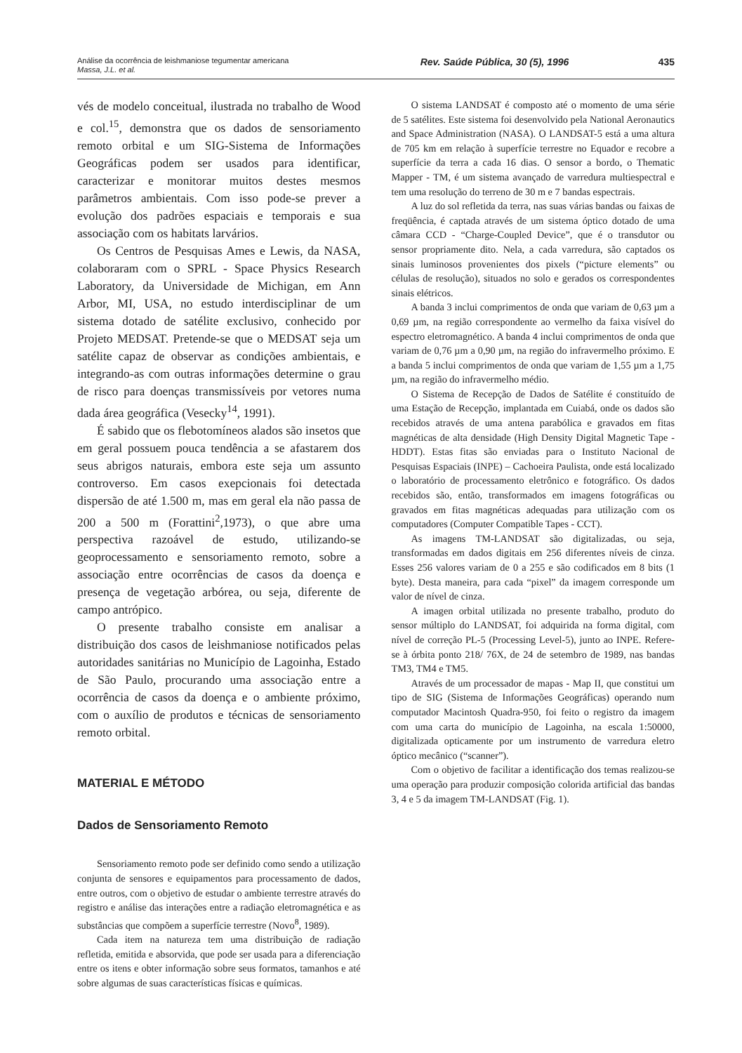Análise da ocorrência de leishmaniose tegumentar americana
Massa, J.L. et al.
Rev. Saúde Pública, 30 (5), 1996
435
vés de modelo conceitual, ilustrada no trabalho de Wood e col.<sup>15</sup>, demonstra que os dados de sensoriamento remoto orbital e um SIG-Sistema de Informações Geográficas podem ser usados para identificar, caracterizar e monitorar muitos destes mesmos parâmetros ambientais. Com isso pode-se prever a evolução dos padrões espaciais e temporais e sua associação com os habitats larvários.
Os Centros de Pesquisas Ames e Lewis, da NASA, colaboraram com o SPRL - Space Physics Research Laboratory, da Universidade de Michigan, em Ann Arbor, MI, USA, no estudo interdisciplinar de um sistema dotado de satélite exclusivo, conhecido por Projeto MEDSAT. Pretende-se que o MEDSAT seja um satélite capaz de observar as condições ambientais, e integrando-as com outras informações determine o grau de risco para doenças transmissíveis por vetores numa dada área geográfica (Vesecky<sup>14</sup>, 1991).
É sabido que os flebotomíneos alados são insetos que em geral possuem pouca tendência a se afastarem dos seus abrigos naturais, embora este seja um assunto controverso. Em casos exepcionais foi detectada dispersão de até 1.500 m, mas em geral ela não passa de 200 a 500 m (Forattini<sup>2</sup>,1973), o que abre uma perspectiva razoável de estudo, utilizando-se geoprocessamento e sensoriamento remoto, sobre a associação entre ocorrências de casos da doença e presença de vegetação arbórea, ou seja, diferente de campo antrópico.
O presente trabalho consiste em analisar a distribuição dos casos de leishmaniose notificados pelas autoridades sanitárias no Município de Lagoinha, Estado de São Paulo, procurando uma associação entre a ocorrência de casos da doença e o ambiente próximo, com o auxílio de produtos e técnicas de sensoriamento remoto orbital.
MATERIAL E MÉTODO
Dados de Sensoriamento Remoto
Sensoriamento remoto pode ser definido como sendo a utilização conjunta de sensores e equipamentos para processamento de dados, entre outros, com o objetivo de estudar o ambiente terrestre através do registro e análise das interações entre a radiação eletromagnética e as substâncias que compõem a superfície terrestre (Novo<sup>8</sup>, 1989).
Cada item na natureza tem uma distribuição de radiação refletida, emitida e absorvida, que pode ser usada para a diferenciação entre os itens e obter informação sobre seus formatos, tamanhos e até sobre algumas de suas características físicas e químicas.
O sistema LANDSAT é composto até o momento de uma série de 5 satélites. Este sistema foi desenvolvido pela National Aeronautics and Space Administration (NASA). O LANDSAT-5 está a uma altura de 705 km em relação à superfície terrestre no Equador e recobre a superfície da terra a cada 16 dias. O sensor a bordo, o Thematic Mapper - TM, é um sistema avançado de varredura multiespectral e tem uma resolução do terreno de 30 m e 7 bandas espectrais.
A luz do sol refletida da terra, nas suas várias bandas ou faixas de freqüência, é captada através de um sistema óptico dotado de uma câmara CCD - “Charge-Coupled Device”, que é o transdutor ou sensor propriamente dito. Nela, a cada varredura, são captados os sinais luminosos provenientes dos pixels (“picture elements” ou células de resolução), situados no solo e gerados os correspondentes sinais elétricos.
A banda 3 inclui comprimentos de onda que variam de 0,63 µm a 0,69 µm, na região correspondente ao vermelho da faixa visível do espectro eletromagnético. A banda 4 inclui comprimentos de onda que variam de 0,76 µm a 0,90 µm, na região do infravermelho próximo. E a banda 5 inclui comprimentos de onda que variam de 1,55 µm a 1,75 µm, na região do infravermelho médio.
O Sistema de Recepção de Dados de Satélite é constituído de uma Estação de Recepção, implantada em Cuiabá, onde os dados são recebidos através de uma antena parabólica e gravados em fitas magnéticas de alta densidade (High Density Digital Magnetic Tape - HDDT). Estas fitas são enviadas para o Instituto Nacional de Pesquisas Espaciais (INPE) – Cachoeira Paulista, onde está localizado o laboratório de processamento eletrônico e fotográfico. Os dados recebidos são, então, transformados em imagens fotográficas ou gravados em fitas magnéticas adequadas para utilização com os computadores (Computer Compatible Tapes - CCT).
As imagens TM-LANDSAT são digitalizadas, ou seja, transformadas em dados digitais em 256 diferentes níveis de cinza. Esses 256 valores variam de 0 a 255 e são codificados em 8 bits (1 byte). Desta maneira, para cada “pixel” da imagem corresponde um valor de nível de cinza.
A imagen orbital utilizada no presente trabalho, produto do sensor múltiplo do LANDSAT, foi adquirida na forma digital, com nível de correção PL-5 (Processing Level-5), junto ao INPE. Refere-se à órbita ponto 218/ 76X, de 24 de setembro de 1989, nas bandas TM3, TM4 e TM5.
Através de um processador de mapas - Map II, que constitui um tipo de SIG (Sistema de Informações Geográficas) operando num computador Macintosh Quadra-950, foi feito o registro da imagem com uma carta do município de Lagoinha, na escala 1:50000, digitalizada opticamente por um instrumento de varredura eletro óptico mecânico (“scanner”).
Com o objetivo de facilitar a identificação dos temas realizou-se uma operação para produzir composição colorida artificial das bandas 3, 4 e 5 da imagem TM-LANDSAT (Fig. 1).